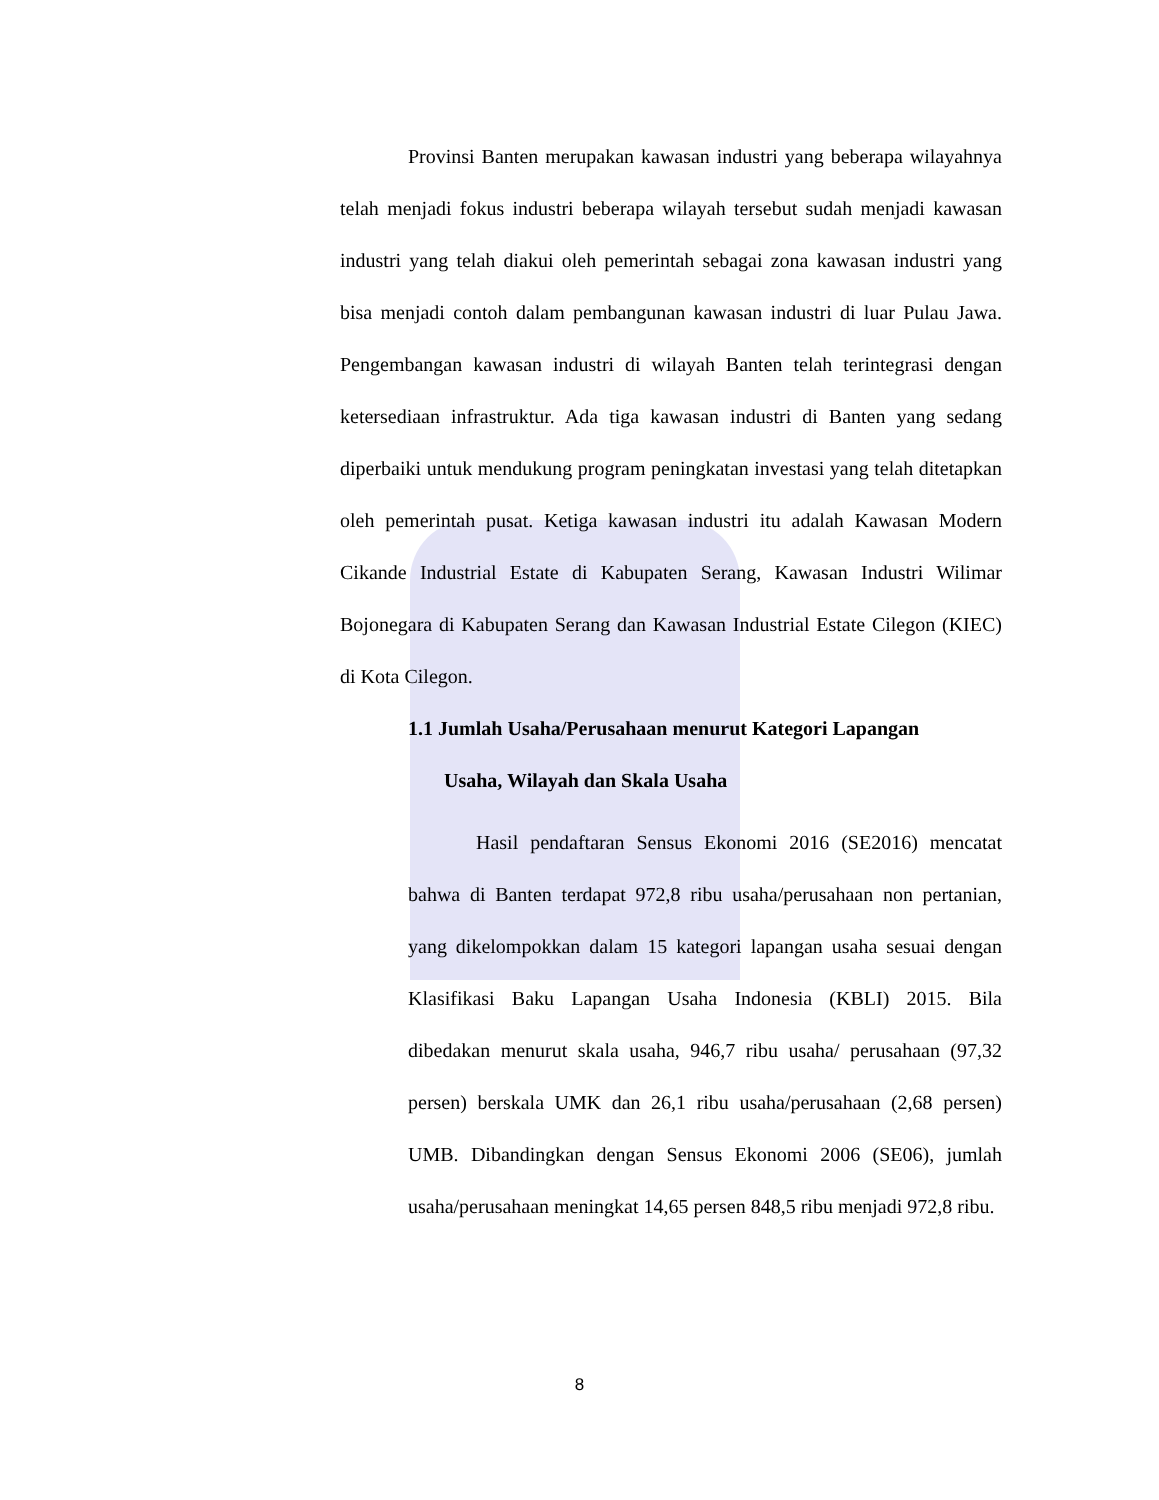Provinsi Banten merupakan kawasan industri yang beberapa wilayahnya telah menjadi fokus industri beberapa wilayah tersebut sudah menjadi kawasan industri yang telah diakui oleh pemerintah sebagai zona kawasan industri yang bisa menjadi contoh dalam pembangunan kawasan industri di luar Pulau Jawa. Pengembangan kawasan industri di wilayah Banten telah terintegrasi dengan ketersediaan infrastruktur. Ada tiga kawasan industri di Banten yang sedang diperbaiki untuk mendukung program peningkatan investasi yang telah ditetapkan oleh pemerintah pusat. Ketiga kawasan industri itu adalah Kawasan Modern Cikande Industrial Estate di Kabupaten Serang, Kawasan Industri Wilimar Bojonegara di Kabupaten Serang dan Kawasan Industrial Estate Cilegon (KIEC) di Kota Cilegon.
1.1 Jumlah Usaha/Perusahaan menurut Kategori Lapangan
Usaha, Wilayah dan Skala Usaha
Hasil pendaftaran Sensus Ekonomi 2016 (SE2016) mencatat bahwa di Banten terdapat 972,8 ribu usaha/perusahaan non pertanian, yang dikelompokkan dalam 15 kategori lapangan usaha sesuai dengan Klasifikasi Baku Lapangan Usaha Indonesia (KBLI) 2015. Bila dibedakan menurut skala usaha, 946,7 ribu usaha/ perusahaan (97,32 persen) berskala UMK dan 26,1 ribu usaha/perusahaan (2,68 persen) UMB. Dibandingkan dengan Sensus Ekonomi 2006 (SE06), jumlah usaha/perusahaan meningkat 14,65 persen 848,5 ribu menjadi 972,8 ribu.
8